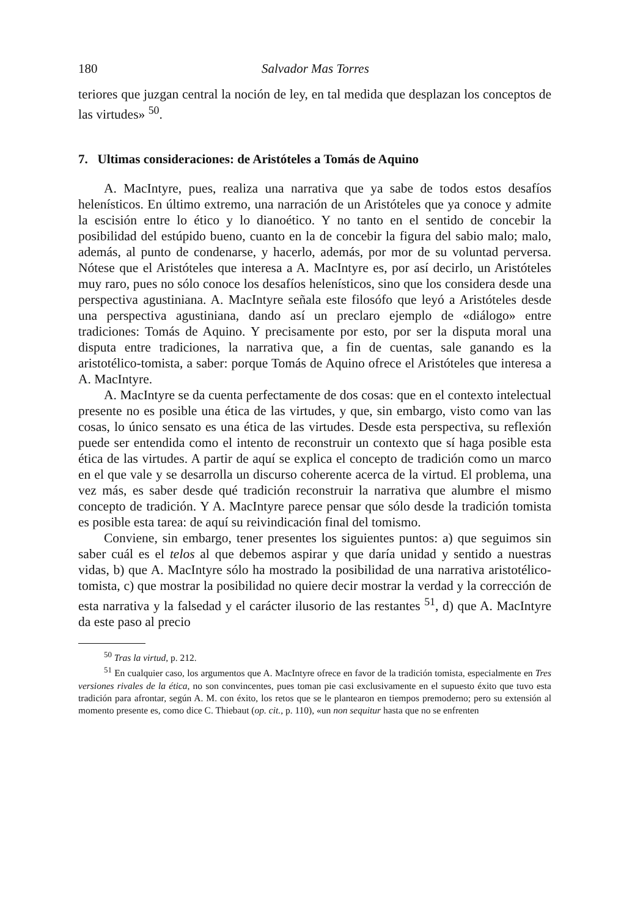180 Salvador Mas Torres
teriores que juzgan central la noción de ley, en tal medida que desplazan los conceptos de las virtudes» <sup>50</sup>.
7. Ultimas consideraciones: de Aristóteles a Tomás de Aquino
A. MacIntyre, pues, realiza una narrativa que ya sabe de todos estos desafíos helenísticos. En último extremo, una narración de un Aristóteles que ya conoce y admite la escisión entre lo ético y lo dianoético. Y no tanto en el sentido de concebir la posibilidad del estúpido bueno, cuanto en la de concebir la figura del sabio malo; malo, además, al punto de condenarse, y hacerlo, además, por mor de su voluntad perversa. Nótese que el Aristóteles que interesa a A. MacIntyre es, por así decirlo, un Aristóteles muy raro, pues no sólo conoce los desafíos helenísticos, sino que los considera desde una perspectiva agustiniana. A. MacIntyre señala este filosófo que leyó a Aristóteles desde una perspectiva agustiniana, dando así un preclaro ejemplo de «diálogo» entre tradiciones: Tomás de Aquino. Y precisamente por esto, por ser la disputa moral una disputa entre tradiciones, la narrativa que, a fin de cuentas, sale ganando es la aristotélico-tomista, a saber: porque Tomás de Aquino ofrece el Aristóteles que interesa a A. MacIntyre.
A. MacIntyre se da cuenta perfectamente de dos cosas: que en el contexto intelectual presente no es posible una ética de las virtudes, y que, sin embargo, visto como van las cosas, lo único sensato es una ética de las virtudes. Desde esta perspectiva, su reflexión puede ser entendida como el intento de reconstruir un contexto que sí haga posible esta ética de las virtudes. A partir de aquí se explica el concepto de tradición como un marco en el que vale y se desarrolla un discurso coherente acerca de la virtud. El problema, una vez más, es saber desde qué tradición reconstruir la narrativa que alumbre el mismo concepto de tradición. Y A. MacIntyre parece pensar que sólo desde la tradición tomista es posible esta tarea: de aquí su reivindicación final del tomismo.
Conviene, sin embargo, tener presentes los siguientes puntos: a) que seguimos sin saber cuál es el telos al que debemos aspirar y que daría unidad y sentido a nuestras vidas, b) que A. MacIntyre sólo ha mostrado la posibilidad de una narrativa aristotélico-tomista, c) que mostrar la posibilidad no quiere decir mostrar la verdad y la corrección de esta narrativa y la falsedad y el carácter ilusorio de las restantes <sup>51</sup>, d) que A. MacIntyre da este paso al precio
<sup>50</sup> Tras la virtud, p. 212.
<sup>51</sup> En cualquier caso, los argumentos que A. MacIntyre ofrece en favor de la tradición tomista, especialmente en Tres versiones rivales de la ética, no son convincentes, pues toman pie casi exclusivamente en el supuesto éxito que tuvo esta tradición para afrontar, según A. M. con éxito, los retos que se le plantearon en tiempos premoderno; pero su extensión al momento presente es, como dice C. Thiebaut (op. cit., p. 110), «un non sequitur hasta que no se enfrenten